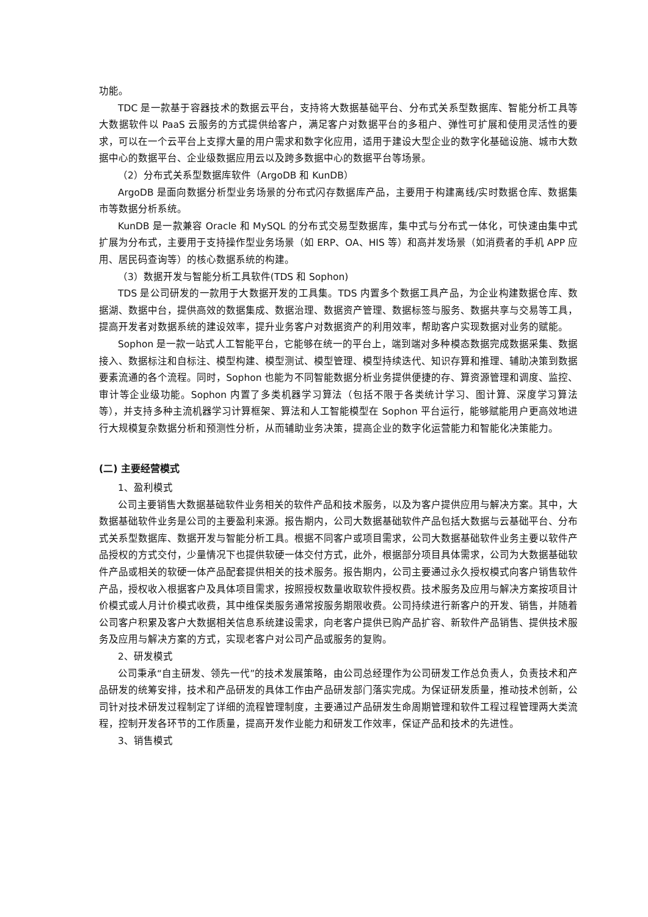功能。
TDC 是一款基于容器技术的数据云平台，支持将大数据基础平台、分布式关系型数据库、智能分析工具等大数据软件以 PaaS 云服务的方式提供给客户，满足客户对数据平台的多租户、弹性可扩展和使用灵活性的要求，可以在一个云平台上支撑大量的用户需求和数字化应用，适用于建设大型企业的数字化基础设施、城市大数据中心的数据平台、企业级数据应用云以及跨多数据中心的数据平台等场景。
（2）分布式关系型数据库软件（ArgoDB 和 KunDB）
ArgoDB 是面向数据分析型业务场景的分布式闪存数据库产品，主要用于构建离线/实时数据仓库、数据集市等数据分析系统。
KunDB 是一款兼容 Oracle 和 MySQL 的分布式交易型数据库，集中式与分布式一体化，可快速由集中式扩展为分布式，主要用于支持操作型业务场景（如 ERP、OA、HIS 等）和高并发场景（如消费者的手机 APP 应用、居民码查询等）的核心数据系统的构建。
（3）数据开发与智能分析工具软件(TDS 和 Sophon)
TDS 是公司研发的一款用于大数据开发的工具集。TDS 内置多个数据工具产品，为企业构建数据仓库、数据湖、数据中台，提供高效的数据集成、数据治理、数据资产管理、数据标签与服务、数据共享与交易等工具，提高开发者对数据系统的建设效率，提升业务客户对数据资产的利用效率，帮助客户实现数据对业务的赋能。
Sophon 是一款一站式人工智能平台，它能够在统一的平台上，端到端对多种模态数据完成数据采集、数据接入、数据标注和自标注、模型构建、模型测试、模型管理、模型持续迭代、知识存算和推理、辅助决策到数据要素流通的各个流程。同时，Sophon 也能为不同智能数据分析业务提供便捷的存、算资源管理和调度、监控、审计等企业级功能。Sophon 内置了多类机器学习算法（包括不限于各类统计学习、图计算、深度学习算法等），并支持多种主流机器学习计算框架、算法和人工智能模型在 Sophon 平台运行，能够赋能用户更高效地进行大规模复杂数据分析和预测性分析，从而辅助业务决策，提高企业的数字化运营能力和智能化决策能力。
(二) 主要经营模式
1、盈利模式
公司主要销售大数据基础软件业务相关的软件产品和技术服务，以及为客户提供应用与解决方案。其中，大数据基础软件业务是公司的主要盈利来源。报告期内，公司大数据基础软件产品包括大数据与云基础平台、分布式关系型数据库、数据开发与智能分析工具。根据不同客户或项目需求，公司大数据基础软件业务主要以软件产品授权的方式交付，少量情况下也提供软硬一体交付方式，此外，根据部分项目具体需求，公司为大数据基础软件产品或相关的软硬一体产品配套提供相关的技术服务。报告期内，公司主要通过永久授权模式向客户销售软件产品，授权收入根据客户及具体项目需求，按照授权数量收取软件授权费。技术服务及应用与解决方案按项目计价模式或人月计价模式收费，其中维保类服务通常按服务期限收费。公司持续进行新客户的开发、销售，并随着公司客户积累及客户大数据相关信息系统建设需求，向老客户提供已购产品扩容、新软件产品销售、提供技术服务及应用与解决方案的方式，实现老客户对公司产品或服务的复购。
2、研发模式
公司秉承“自主研发、领先一代”的技术发展策略，由公司总经理作为公司研发工作总负责人，负责技术和产品研发的统筹安排，技术和产品研发的具体工作由产品研发部门落实完成。为保证研发质量，推动技术创新，公司针对技术研发过程制定了详细的流程管理制度，主要通过产品研发生命周期管理和软件工程过程管理两大类流程，控制开发各环节的工作质量，提高开发作业能力和研发工作效率，保证产品和技术的先进性。
3、销售模式